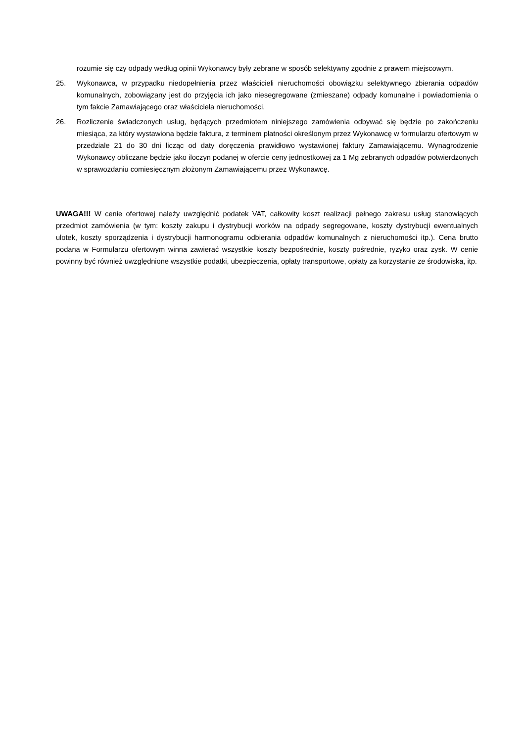rozumie się czy odpady według opinii Wykonawcy były zebrane w sposób selektywny zgodnie z prawem miejscowym.
25. Wykonawca, w przypadku niedopełnienia przez właścicieli nieruchomości obowiązku selektywnego zbierania odpadów komunalnych, zobowiązany jest do przyjęcia ich jako niesegregowane (zmieszane) odpady komunalne i powiadomienia o tym fakcie Zamawiającego oraz właściciela nieruchomości.
26. Rozliczenie świadczonych usług, będących przedmiotem niniejszego zamówienia odbywać się będzie po zakończeniu miesiąca, za który wystawiona będzie faktura, z terminem płatności określonym przez Wykonawcę w formularzu ofertowym w przedziale 21 do 30 dni licząc od daty doręczenia prawidłowo wystawionej faktury Zamawiającemu. Wynagrodzenie Wykonawcy obliczane będzie jako iloczyn podanej w ofercie ceny jednostkowej za 1 Mg zebranych odpadów potwierdzonych w sprawozdaniu comiesięcznym złożonym Zamawiającemu przez Wykonawcę.
UWAGA!!! W cenie ofertowej należy uwzględnić podatek VAT, całkowity koszt realizacji pełnego zakresu usług stanowiących przedmiot zamówienia (w tym: koszty zakupu i dystrybucji worków na odpady segregowane, koszty dystrybucji ewentualnych ulotek, koszty sporządzenia i dystrybucji harmonogramu odbierania odpadów komunalnych z nieruchomości itp.). Cena brutto podana w Formularzu ofertowym winna zawierać wszystkie koszty bezpośrednie, koszty pośrednie, ryzyko oraz zysk. W cenie powinny być również uwzględnione wszystkie podatki, ubezpieczenia, opłaty transportowe, opłaty za korzystanie ze środowiska, itp.